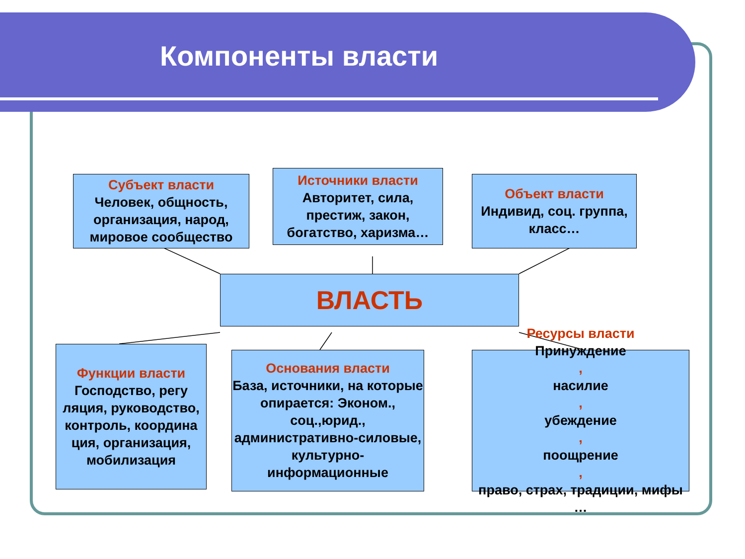Компоненты власти
Субъект власти
Человек, общность, организация, народ, мировое сообщество
Источники власти
Авторитет, сила, престиж, закон, богатство, харизма…
Объект власти
Индивид, соц. группа,
класс…
ВЛАСТЬ
Функции власти
Господство, регу ляция, руководство, контроль, координа ция, организация, мобилизация
Основания власти
База, источники, на которые опирается: Эконом., соц.,юрид., административно-силовые, культурно-информационные
Ресурсы власти
Принуждение,
насилие,
убеждение,
поощрение,
право, страх, традиции, мифы …